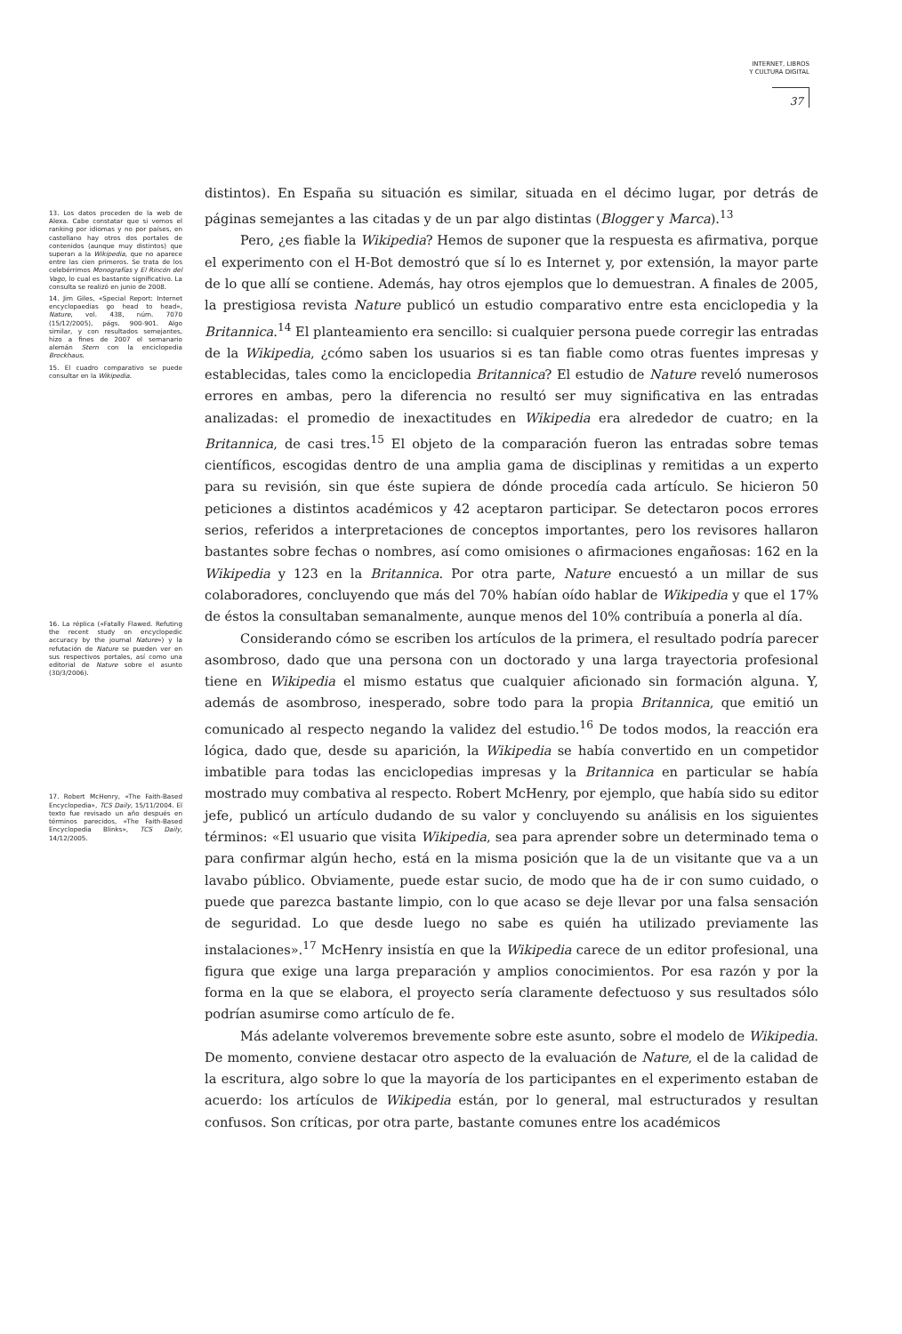INTERNET, LIBROS
Y CULTURA DIGITAL
37
13. Los datos proceden de la web de Alexa. Cabe constatar que si vemos el ranking por idiomas y no por países, en castellano hay otros dos portales de contenidos (aunque muy distintos) que superan a la Wikipedia, que no aparece entre las cien primeros. Se trata de los celebérrimos Monografías y El Rincón del Vago, lo cual es bastante significativo. La consulta se realizó en junio de 2008.
14. Jim Giles, «Special Report: Internet encyclopaedias go head to head», Nature, vol. 438, núm. 7070 (15/12/2005), págs. 900-901. Algo similar, y con resultados semejantes, hizo a fines de 2007 el semanario alemán Stern con la enciclopedia Brockhaus.
15. El cuadro comparativo se puede consultar en la Wikipedia.
16. La réplica («Fatally Flawed. Refuting the recent study on encyclopedic accuracy by the journal Nature») y la refutación de Nature se pueden ver en sus respectivos portales, así como una editorial de Nature sobre el asunto (30/3/2006).
17. Robert McHenry, «The Faith-Based Encyclopedia», TCS Daily, 15/11/2004. El texto fue revisado un año después en términos parecidos, «The Faith-Based Encyclopedia Blinks», TCS Daily, 14/12/2005.
distintos). En España su situación es similar, situada en el décimo lugar, por detrás de páginas semejantes a las citadas y de un par algo distintas (Blogger y Marca).<sup>13</sup>
Pero, ¿es fiable la Wikipedia? Hemos de suponer que la respuesta es afirmativa, porque el experimento con el H-Bot demostró que sí lo es Internet y, por extensión, la mayor parte de lo que allí se contiene. Además, hay otros ejemplos que lo demuestran. A finales de 2005, la prestigiosa revista Nature publicó un estudio comparativo entre esta enciclopedia y la Britannica.<sup>14</sup> El planteamiento era sencillo: si cualquier persona puede corregir las entradas de la Wikipedia, ¿cómo saben los usuarios si es tan fiable como otras fuentes impresas y establecidas, tales como la enciclopedia Britannica? El estudio de Nature reveló numerosos errores en ambas, pero la diferencia no resultó ser muy significativa en las entradas analizadas: el promedio de inexactitudes en Wikipedia era alrededor de cuatro; en la Britannica, de casi tres.<sup>15</sup> El objeto de la comparación fueron las entradas sobre temas científicos, escogidas dentro de una amplia gama de disciplinas y remitidas a un experto para su revisión, sin que éste supiera de dónde procedía cada artículo. Se hicieron 50 peticiones a distintos académicos y 42 aceptaron participar. Se detectaron pocos errores serios, referidos a interpretaciones de conceptos importantes, pero los revisores hallaron bastantes sobre fechas o nombres, así como omisiones o afirmaciones engañosas: 162 en la Wikipedia y 123 en la Britannica. Por otra parte, Nature encuestó a un millar de sus colaboradores, concluyendo que más del 70% habían oído hablar de Wikipedia y que el 17% de éstos la consultaban semanalmente, aunque menos del 10% contribuía a ponerla al día.
Considerando cómo se escriben los artículos de la primera, el resultado podría parecer asombroso, dado que una persona con un doctorado y una larga trayectoria profesional tiene en Wikipedia el mismo estatus que cualquier aficionado sin formación alguna. Y, además de asombroso, inesperado, sobre todo para la propia Britannica, que emitió un comunicado al respecto negando la validez del estudio.<sup>16</sup> De todos modos, la reacción era lógica, dado que, desde su aparición, la Wikipedia se había convertido en un competidor imbatible para todas las enciclopedias impresas y la Britannica en particular se había mostrado muy combativa al respecto. Robert McHenry, por ejemplo, que había sido su editor jefe, publicó un artículo dudando de su valor y concluyendo su análisis en los siguientes términos: «El usuario que visita Wikipedia, sea para aprender sobre un determinado tema o para confirmar algún hecho, está en la misma posición que la de un visitante que va a un lavabo público. Obviamente, puede estar sucio, de modo que ha de ir con sumo cuidado, o puede que parezca bastante limpio, con lo que acaso se deje llevar por una falsa sensación de seguridad. Lo que desde luego no sabe es quién ha utilizado previamente las instalaciones».<sup>17</sup> McHenry insistía en que la Wikipedia carece de un editor profesional, una figura que exige una larga preparación y amplios conocimientos. Por esa razón y por la forma en la que se elabora, el proyecto sería claramente defectuoso y sus resultados sólo podrían asumirse como artículo de fe.
Más adelante volveremos brevemente sobre este asunto, sobre el modelo de Wikipedia. De momento, conviene destacar otro aspecto de la evaluación de Nature, el de la calidad de la escritura, algo sobre lo que la mayoría de los participantes en el experimento estaban de acuerdo: los artículos de Wikipedia están, por lo general, mal estructurados y resultan confusos. Son críticas, por otra parte, bastante comunes entre los académicos